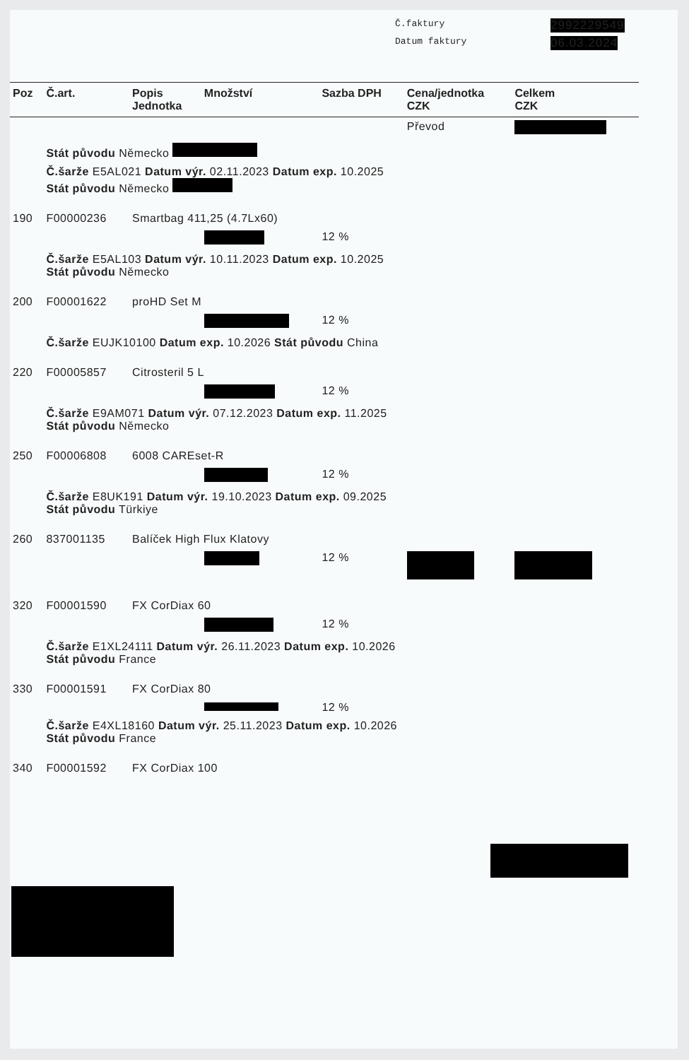Č.faktury 2992229549
Datum faktury 06.03.2024
| Poz | Č.art. | Popis Jednotka | Množství | Sazba DPH | Cena/jednotka CZK | Celkem CZK |
| --- | --- | --- | --- | --- | --- | --- |
| | | | | | Převod | |
| | Stát původu Německo | | | | | |
| | Č.šarže E5AL021 Datum výr. 02.11.2023 Datum exp. 10.2025 Stát původu Německo | | | | | |
| 190 | F00000236 | Smartbag 411,25 (4.7Lx60) | | | | |
| | | | | 12 % | | |
| | Č.šarže E5AL103 Datum výr. 10.11.2023 Datum exp. 10.2025 Stát původu Německo | | | | | |
| 200 | F00001622 | proHD Set M | | | | |
| | | | | 12 % | | |
| | Č.šarže EUJK10100 Datum exp. 10.2026 Stát původu China | | | | | |
| 220 | F00005857 | Citrosteril 5 L | | | | |
| | | | | 12 % | | |
| | Č.šarže E9AM071 Datum výr. 07.12.2023 Datum exp. 11.2025 Stát původu Německo | | | | | |
| 250 | F00006808 | 6008 CAREset-R | | | | |
| | | | | 12 % | | |
| | Č.šarže E8UK191 Datum výr. 19.10.2023 Datum exp. 09.2025 Stát původu Türkiye | | | | | |
| 260 | 837001135 | Balíček High Flux Klatovy | | | | |
| | | | | 12 % | | |
| 320 | F00001590 | FX CorDiax 60 | | | | |
| | | | | 12 % | | |
| | Č.šarže E1XL24111 Datum výr. 26.11.2023 Datum exp. 10.2026 Stát původu France | | | | | |
| 330 | F00001591 | FX CorDiax 80 | | | | |
| | | | | 12 % | | |
| | Č.šarže E4XL18160 Datum výr. 25.11.2023 Datum exp. 10.2026 Stát původu France | | | | | |
| 340 | F00001592 | FX CorDiax 100 | | | | |